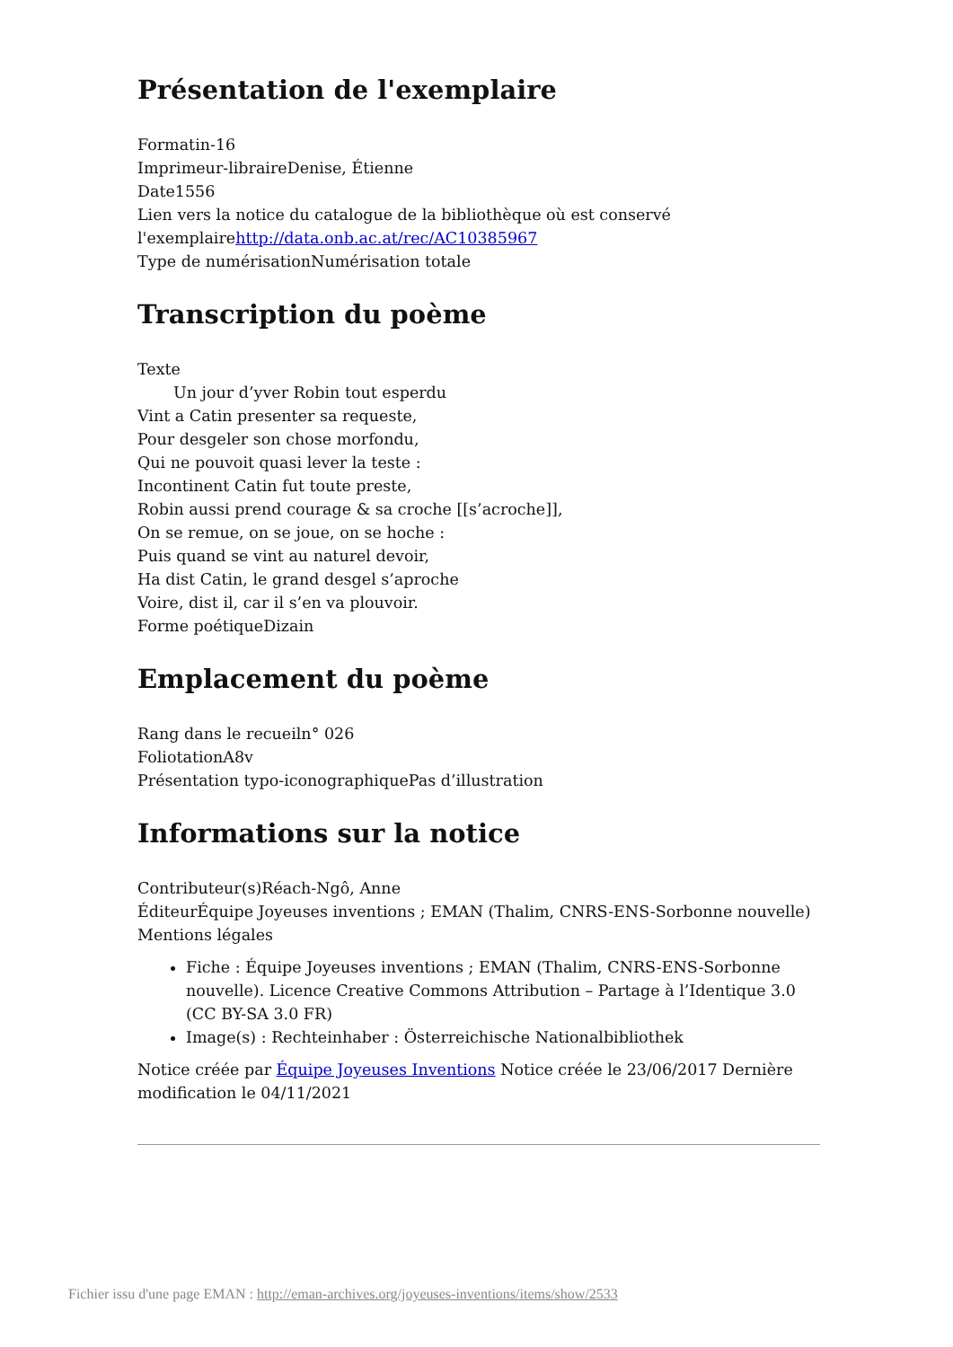Présentation de l'exemplaire
Formatin-16
Imprimeur-libraireDenise, Étienne
Date1556
Lien vers la notice du catalogue de la bibliothèque où est conservé l'exemplairehttp://data.onb.ac.at/rec/AC10385967
Type de numérisationNumérisation totale
Transcription du poème
Texte
Un jour d’yver Robin tout esperdu
Vint a Catin presenter sa requeste,
Pour desgeler son chose morfondu,
Qui ne pouvoit quasi lever la teste :
Incontinent Catin fut toute preste,
Robin aussi prend courage & sa croche [[s’acroche]],
On se remue, on se joue, on se hoche :
Puis quand se vint au naturel devoir,
Ha dist Catin, le grand desgel s’aproche
Voire, dist il, car il s’en va plouvoir.
Forme poétiqueDizain
Emplacement du poème
Rang dans le recueiln° 026
FoliotationA8v
Présentation typo-iconographiquePas d’illustration
Informations sur la notice
Contributeur(s)Réach-Ngô, Anne
ÉditeurÉquipe Joyeuses inventions ; EMAN (Thalim, CNRS-ENS-Sorbonne nouvelle)
Mentions légales
Fiche : Équipe Joyeuses inventions ; EMAN (Thalim, CNRS-ENS-Sorbonne nouvelle). Licence Creative Commons Attribution – Partage à l’Identique 3.0 (CC BY-SA 3.0 FR)
Image(s) : Rechteinhaber : Österreichische Nationalbibliothek
Notice créée par Équipe Joyeuses Inventions Notice créée le 23/06/2017 Dernière modification le 04/11/2021
Fichier issu d'une page EMAN : http://eman-archives.org/joyeuses-inventions/items/show/2533